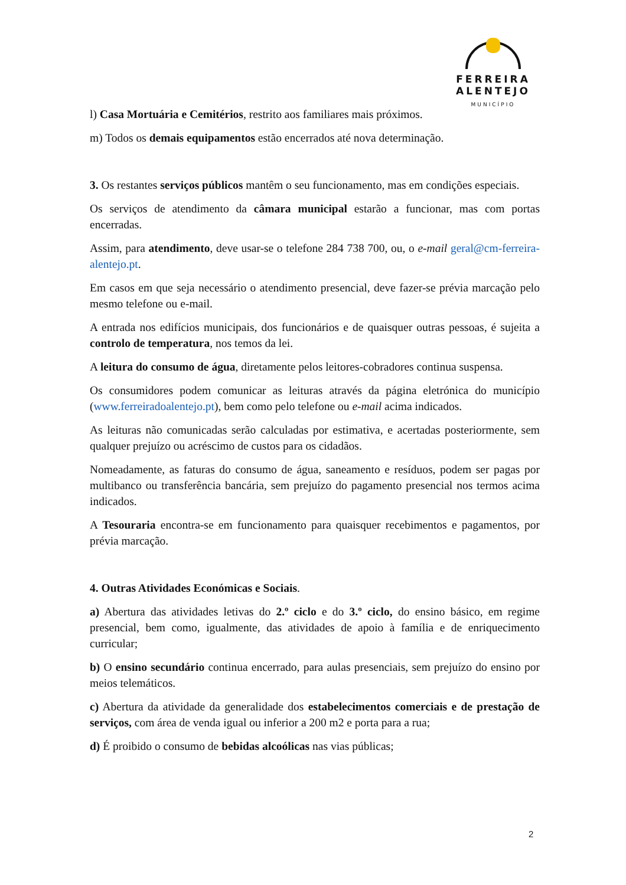FERREIRA
ALENTEJO
MUNICÍPIO
l) Casa Mortuária e Cemitérios, restrito aos familiares mais próximos.
m) Todos os demais equipamentos estão encerrados até nova determinação.
3. Os restantes serviços públicos mantêm o seu funcionamento, mas em condições especiais.
Os serviços de atendimento da câmara municipal estarão a funcionar, mas com portas encerradas.
Assim, para atendimento, deve usar-se o telefone 284 738 700, ou, o e-mail geral@cm-ferreira-alentejo.pt.
Em casos em que seja necessário o atendimento presencial, deve fazer-se prévia marcação pelo mesmo telefone ou e-mail.
A entrada nos edifícios municipais, dos funcionários e de quaisquer outras pessoas, é sujeita a controlo de temperatura, nos temos da lei.
A leitura do consumo de água, diretamente pelos leitores-cobradores continua suspensa.
Os consumidores podem comunicar as leituras através da página eletrónica do município (www.ferreiradoalentejo.pt), bem como pelo telefone ou e-mail acima indicados.
As leituras não comunicadas serão calculadas por estimativa, e acertadas posteriormente, sem qualquer prejuízo ou acréscimo de custos para os cidadãos.
Nomeadamente, as faturas do consumo de água, saneamento e resíduos, podem ser pagas por multibanco ou transferência bancária, sem prejuízo do pagamento presencial nos termos acima indicados.
A Tesouraria encontra-se em funcionamento para quaisquer recebimentos e pagamentos, por prévia marcação.
4. Outras Atividades Económicas e Sociais.
a) Abertura das atividades letivas do 2.º ciclo e do 3.º ciclo, do ensino básico, em regime presencial, bem como, igualmente, das atividades de apoio à família e de enriquecimento curricular;
b) O ensino secundário continua encerrado, para aulas presenciais, sem prejuízo do ensino por meios telemáticos.
c) Abertura da atividade da generalidade dos estabelecimentos comerciais e de prestação de serviços, com área de venda igual ou inferior a 200 m2 e porta para a rua;
d) É proibido o consumo de bebidas alcoólicas nas vias públicas;
2